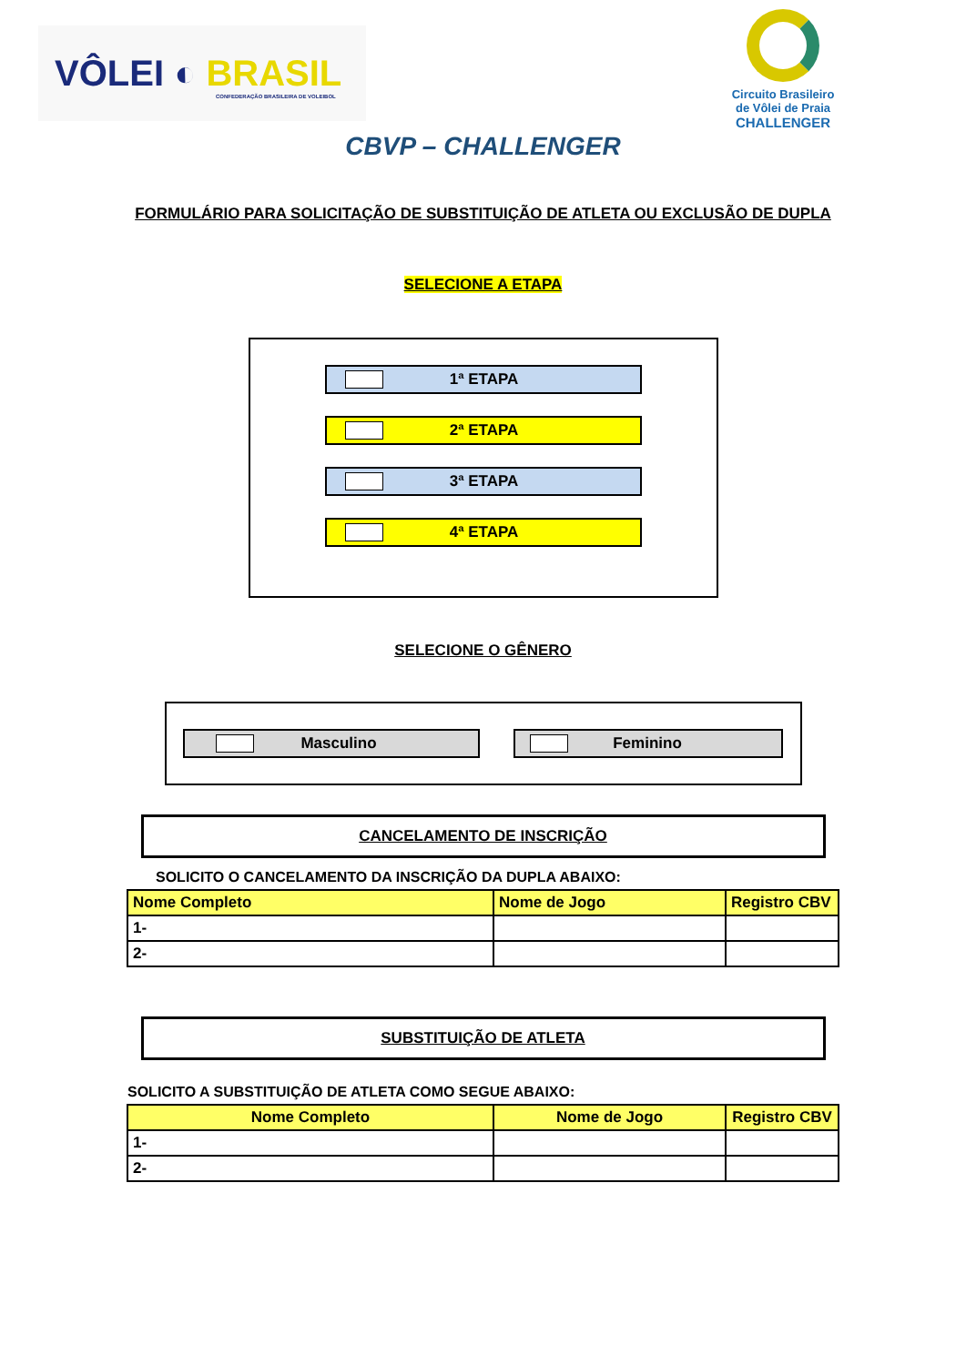VÔLEI ◐ BRASIL
CONFEDERAÇÃO BRASILEIRA DE VOLEIBOL
Circuito Brasileiro
de Vôlei de Praia
CHALLENGER
CBVP – CHALLENGER
FORMULÁRIO PARA SOLICITAÇÃO DE SUBSTITUIÇÃO DE ATLETA OU EXCLUSÃO DE DUPLA
SELECIONE A ETAPA
1ª ETAPA
2ª ETAPA
3ª ETAPA
4ª ETAPA
SELECIONE O GÊNERO
Masculino Feminino
CANCELAMENTO DE INSCRIÇÃO
SOLICITO O CANCELAMENTO DA INSCRIÇÃO DA DUPLA ABAIXO:
| Nome Completo | Nome de Jogo | Registro CBV |
| --- | --- | --- |
| 1- | | |
| 2- | | |
SUBSTITUIÇÃO DE ATLETA
SOLICITO A SUBSTITUIÇÃO DE ATLETA COMO SEGUE ABAIXO:
| Nome Completo | Nome de Jogo | Registro CBV |
| --- | --- | --- |
| 1- | | |
| 2- | | |